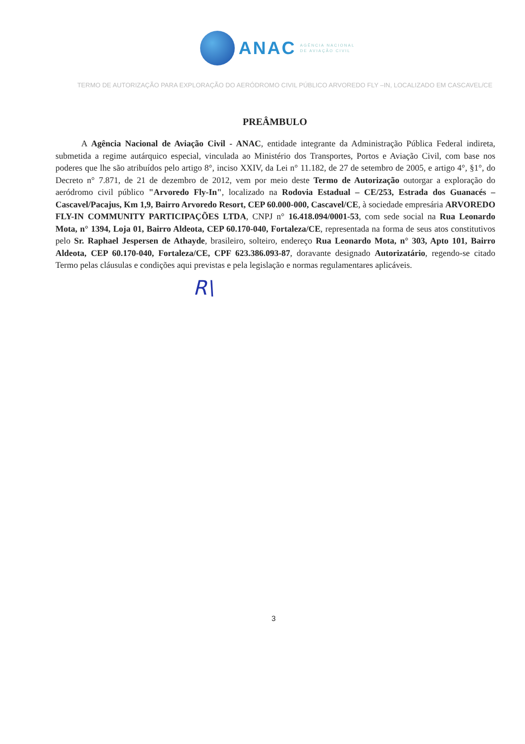ANAC
AGÊNCIA NACIONAL
DE AVIAÇÃO CIVIL
TERMO DE AUTORIZAÇÃO PARA EXPLORAÇÃO DO AERÓDROMO CIVIL PÚBLICO ARVOREDO FLY –IN, LOCALIZADO EM CASCAVEL/CE
PREÂMBULO
A Agência Nacional de Aviação Civil - ANAC, entidade integrante da Administração Pública Federal indireta, submetida a regime autárquico especial, vinculada ao Ministério dos Transportes, Portos e Aviação Civil, com base nos poderes que lhe são atribuídos pelo artigo 8°, inciso XXIV, da Lei n° 11.182, de 27 de setembro de 2005, e artigo 4°, §1°, do Decreto n° 7.871, de 21 de dezembro de 2012, vem por meio deste Termo de Autorização outorgar a exploração do aeródromo civil público "Arvoredo Fly-In", localizado na Rodovia Estadual – CE/253, Estrada dos Guanacés – Cascavel/Pacajus, Km 1,9, Bairro Arvoredo Resort, CEP 60.000-000, Cascavel/CE, à sociedade empresária ARVOREDO FLY-IN COMMUNITY PARTICIPAÇÕES LTDA, CNPJ n° 16.418.094/0001-53, com sede social na Rua Leonardo Mota, n° 1394, Loja 01, Bairro Aldeota, CEP 60.170-040, Fortaleza/CE, representada na forma de seus atos constitutivos pelo Sr. Raphael Jespersen de Athayde, brasileiro, solteiro, endereço Rua Leonardo Mota, n° 303, Apto 101, Bairro Aldeota, CEP 60.170-040, Fortaleza/CE, CPF 623.386.093-87, doravante designado Autorizatário, regendo-se citado Termo pelas cláusulas e condições aqui previstas e pela legislação e normas regulamentares aplicáveis.
R\
3